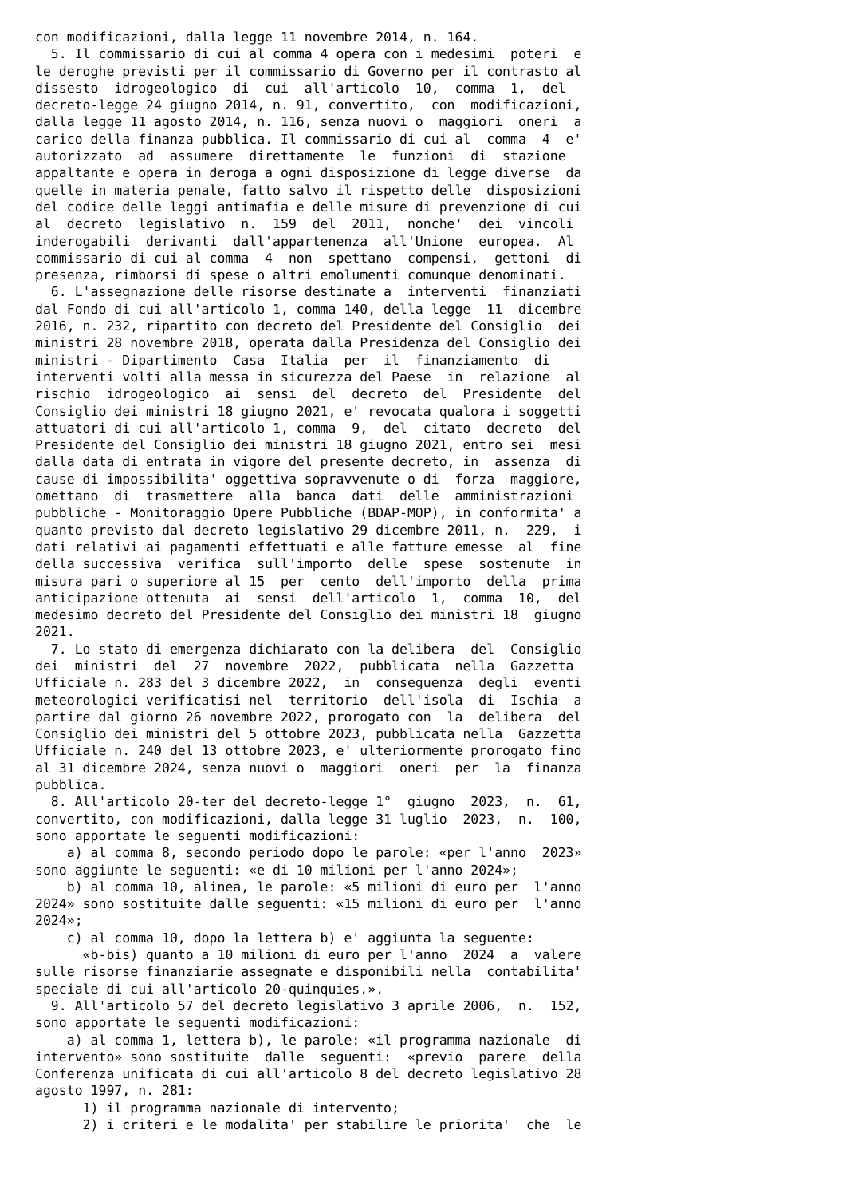con modificazioni, dalla legge 11 novembre 2014, n. 164.
  5. Il commissario di cui al comma 4 opera con i medesimi  poteri  e
le deroghe previsti per il commissario di Governo per il contrasto al
dissesto  idrogeologico  di  cui  all'articolo  10,  comma  1,  del
decreto-legge 24 giugno 2014, n. 91, convertito,  con  modificazioni,
dalla legge 11 agosto 2014, n. 116, senza nuovi o  maggiori  oneri  a
carico della finanza pubblica. Il commissario di cui al  comma  4  e'
autorizzato  ad  assumere  direttamente  le  funzioni  di  stazione
appaltante e opera in deroga a ogni disposizione di legge diverse  da
quelle in materia penale, fatto salvo il rispetto delle  disposizioni
del codice delle leggi antimafia e delle misure di prevenzione di cui
al  decreto  legislativo  n.  159  del  2011,  nonche'  dei  vincoli
inderogabili  derivanti  dall'appartenenza  all'Unione  europea.  Al
commissario di cui al comma  4  non  spettano  compensi,  gettoni  di
presenza, rimborsi di spese o altri emolumenti comunque denominati.
  6. L'assegnazione delle risorse destinate a  interventi  finanziati
dal Fondo di cui all'articolo 1, comma 140, della legge  11  dicembre
2016, n. 232, ripartito con decreto del Presidente del Consiglio  dei
ministri 28 novembre 2018, operata dalla Presidenza del Consiglio dei
ministri - Dipartimento  Casa  Italia  per  il  finanziamento  di
interventi volti alla messa in sicurezza del Paese  in  relazione  al
rischio  idrogeologico  ai  sensi  del  decreto  del  Presidente  del
Consiglio dei ministri 18 giugno 2021, e' revocata qualora i soggetti
attuatori di cui all'articolo 1, comma  9,  del  citato  decreto  del
Presidente del Consiglio dei ministri 18 giugno 2021, entro sei  mesi
dalla data di entrata in vigore del presente decreto, in  assenza  di
cause di impossibilita' oggettiva sopravvenute o di  forza  maggiore,
omettano  di  trasmettere  alla  banca  dati  delle  amministrazioni
pubbliche - Monitoraggio Opere Pubbliche (BDAP-MOP), in conformita' a
quanto previsto dal decreto legislativo 29 dicembre 2011, n.  229,  i
dati relativi ai pagamenti effettuati e alle fatture emesse  al  fine
della successiva  verifica  sull'importo  delle  spese  sostenute  in
misura pari o superiore al 15  per  cento  dell'importo  della  prima
anticipazione ottenuta  ai  sensi  dell'articolo  1,  comma  10,  del
medesimo decreto del Presidente del Consiglio dei ministri 18  giugno
2021.
  7. Lo stato di emergenza dichiarato con la delibera  del  Consiglio
dei  ministri  del  27  novembre  2022,  pubblicata  nella  Gazzetta
Ufficiale n. 283 del 3 dicembre 2022,  in  conseguenza  degli  eventi
meteorologici verificatisi nel  territorio  dell'isola  di  Ischia  a
partire dal giorno 26 novembre 2022, prorogato con  la  delibera  del
Consiglio dei ministri del 5 ottobre 2023, pubblicata nella  Gazzetta
Ufficiale n. 240 del 13 ottobre 2023, e' ulteriormente prorogato fino
al 31 dicembre 2024, senza nuovi o  maggiori  oneri  per  la  finanza
pubblica.
  8. All'articolo 20-ter del decreto-legge 1°  giugno  2023,  n.  61,
convertito, con modificazioni, dalla legge 31 luglio  2023,  n.  100,
sono apportate le seguenti modificazioni:
    a) al comma 8, secondo periodo dopo le parole: «per l'anno  2023»
sono aggiunte le seguenti: «e di 10 milioni per l'anno 2024»;
    b) al comma 10, alinea, le parole: «5 milioni di euro per  l'anno
2024» sono sostituite dalle seguenti: «15 milioni di euro per  l'anno
2024»;
    c) al comma 10, dopo la lettera b) e' aggiunta la seguente:
      «b-bis) quanto a 10 milioni di euro per l'anno  2024  a  valere
sulle risorse finanziarie assegnate e disponibili nella  contabilita'
speciale di cui all'articolo 20-quinquies.».
  9. All'articolo 57 del decreto legislativo 3 aprile 2006,  n.  152,
sono apportate le seguenti modificazioni:
    a) al comma 1, lettera b), le parole: «il programma nazionale  di
intervento» sono sostituite  dalle  seguenti:  «previo  parere  della
Conferenza unificata di cui all'articolo 8 del decreto legislativo 28
agosto 1997, n. 281:
      1) il programma nazionale di intervento;
      2) i criteri e le modalita' per stabilire le priorita'  che  le